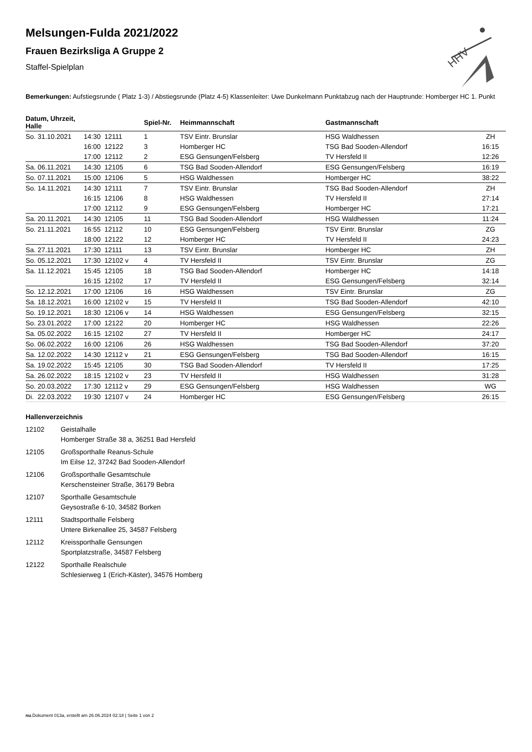HHV
Melsungen-Fulda 2021/2022
Frauen Bezirksliga A Gruppe 2
Staffel-Spielplan
Bemerkungen: Aufstiegsrunde ( Platz 1-3) / Abstiegsrunde (Platz 4-5) Klassenleiter: Uwe Dunkelmann Punktabzug nach der Hauptrunde: Homberger HC 1. Punkt
| Datum, Uhrzeit, Halle | | Spiel-Nr. | Heimmannschaft | Gastmannschaft | |
| --- | --- | --- | --- | --- | --- |
| So. 31.10.2021 | 14:30 12111 | 1 | TSV Eintr. Brunslar | HSG Waldhessen | ZH |
| | 16:00 12122 | 3 | Homberger HC | TSG Bad Sooden-Allendorf | 16:15 |
| | 17:00 12112 | 2 | ESG Gensungen/Felsberg | TV Hersfeld II | 12:26 |
| Sa. 06.11.2021 | 14:30 12105 | 6 | TSG Bad Sooden-Allendorf | ESG Gensungen/Felsberg | 16:19 |
| So. 07.11.2021 | 15:00 12106 | 5 | HSG Waldhessen | Homberger HC | 38:22 |
| So. 14.11.2021 | 14:30 12111 | 7 | TSV Eintr. Brunslar | TSG Bad Sooden-Allendorf | ZH |
| | 16:15 12106 | 8 | HSG Waldhessen | TV Hersfeld II | 27:14 |
| | 17:00 12112 | 9 | ESG Gensungen/Felsberg | Homberger HC | 17:21 |
| Sa. 20.11.2021 | 14:30 12105 | 11 | TSG Bad Sooden-Allendorf | HSG Waldhessen | 11:24 |
| So. 21.11.2021 | 16:55 12112 | 10 | ESG Gensungen/Felsberg | TSV Eintr. Brunslar | ZG |
| | 18:00 12122 | 12 | Homberger HC | TV Hersfeld II | 24:23 |
| Sa. 27.11.2021 | 17:30 12111 | 13 | TSV Eintr. Brunslar | Homberger HC | ZH |
| So. 05.12.2021 | 17:30 12102 v | 4 | TV Hersfeld II | TSV Eintr. Brunslar | ZG |
| Sa. 11.12.2021 | 15:45 12105 | 18 | TSG Bad Sooden-Allendorf | Homberger HC | 14:18 |
| | 16:15 12102 | 17 | TV Hersfeld II | ESG Gensungen/Felsberg | 32:14 |
| So. 12.12.2021 | 17:00 12106 | 16 | HSG Waldhessen | TSV Eintr. Brunslar | ZG |
| Sa. 18.12.2021 | 16:00 12102 v | 15 | TV Hersfeld II | TSG Bad Sooden-Allendorf | 42:10 |
| So. 19.12.2021 | 18:30 12106 v | 14 | HSG Waldhessen | ESG Gensungen/Felsberg | 32:15 |
| So. 23.01.2022 | 17:00 12122 | 20 | Homberger HC | HSG Waldhessen | 22:26 |
| Sa. 05.02.2022 | 16:15 12102 | 27 | TV Hersfeld II | Homberger HC | 24:17 |
| So. 06.02.2022 | 16:00 12106 | 26 | HSG Waldhessen | TSG Bad Sooden-Allendorf | 37:20 |
| Sa. 12.02.2022 | 14:30 12112 v | 21 | ESG Gensungen/Felsberg | TSG Bad Sooden-Allendorf | 16:15 |
| Sa. 19.02.2022 | 15:45 12105 | 30 | TSG Bad Sooden-Allendorf | TV Hersfeld II | 17:25 |
| Sa. 26.02.2022 | 18:15 12102 v | 23 | TV Hersfeld II | HSG Waldhessen | 31:28 |
| So. 20.03.2022 | 17:30 12112 v | 29 | ESG Gensungen/Felsberg | HSG Waldhessen | WG |
| Di. 22.03.2022 | 19:30 12107 v | 24 | Homberger HC | ESG Gensungen/Felsberg | 26:15 |
Hallenverzeichnis
12102 Geistalhalle
Homberger Straße 38 a, 36251 Bad Hersfeld
12105 Großsporthalle Reanus-Schule
Im Eilse 12, 37242 Bad Sooden-Allendorf
12106 Großsporthalle Gesamtschule
Kerschensteiner Straße, 36179 Bebra
12107 Sporthalle Gesamtschule
Geysostraße 6-10, 34582 Borken
12111 Stadtsporthalle Felsberg
Untere Birkenallee 25, 34587 Felsberg
12112 Kreissporthalle Gensungen
Sportplatzstraße, 34587 Felsberg
12122 Sporthalle Realschule
Schlesierweg 1 (Erich-Käster), 34576 Homberg
nu.Dokument 013a, erstellt am 26.06.2024 02:18 | Seite 1 von 2